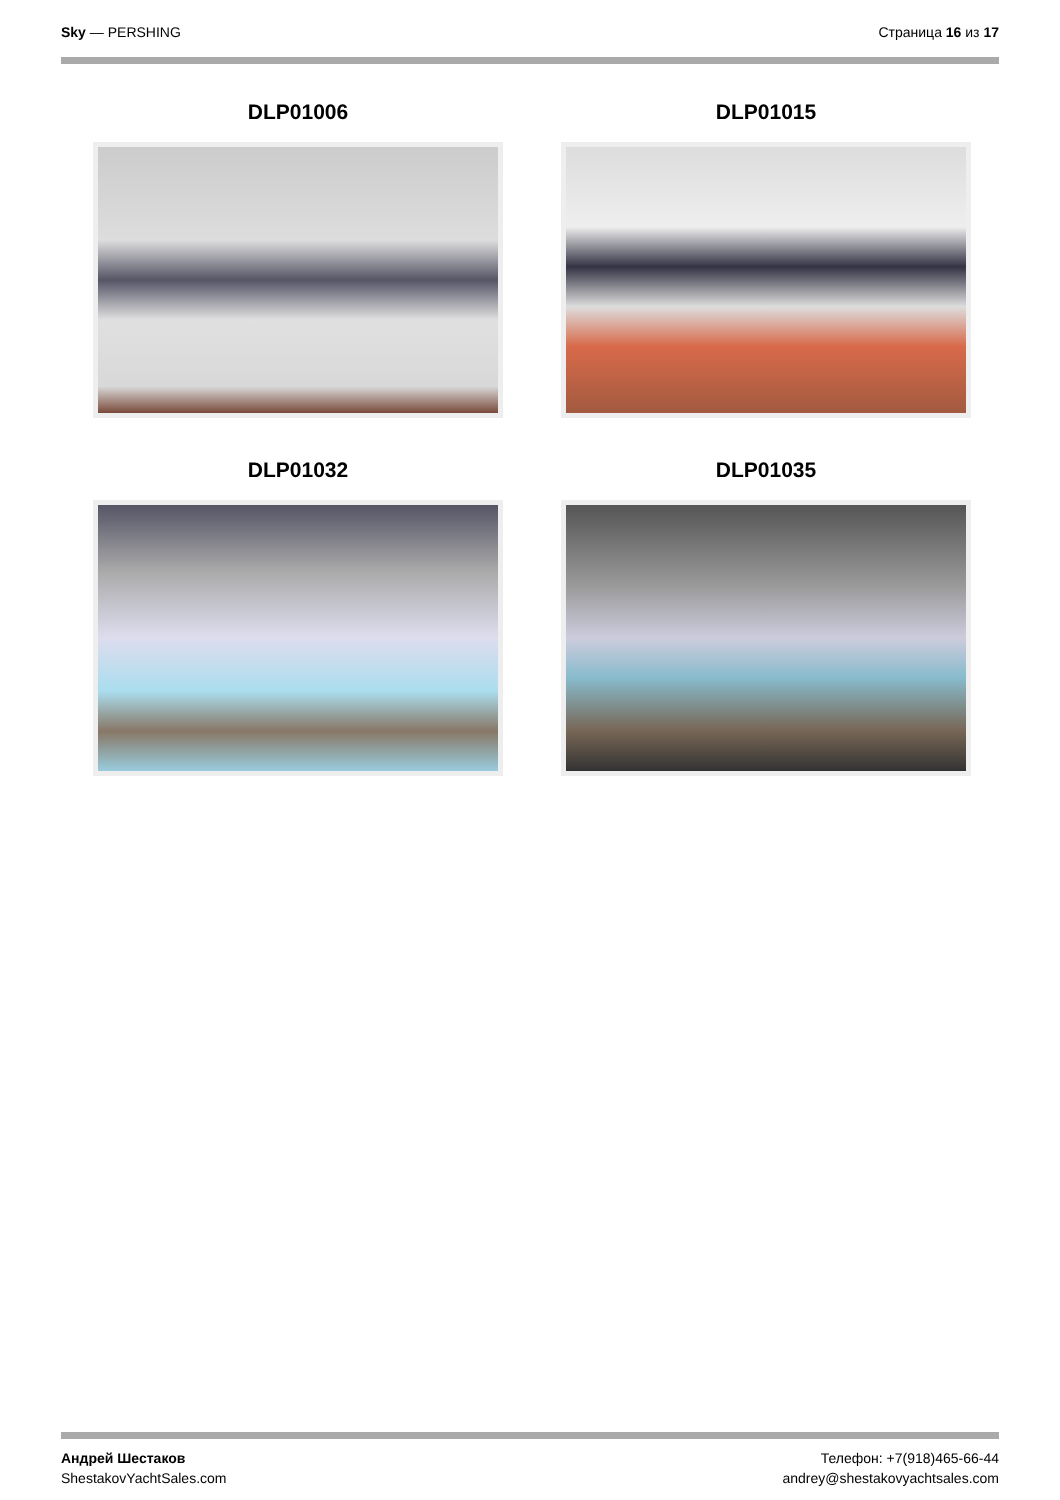Sky — PERSHING Страница 16 из 17
DLP01006
DLP01015
DLP01032
DLP01035
Андрей Шестаков
ShestakovYachtSales.com
Телефон: +7(918)465-66-44
andrey@shestakovyachtsales.com